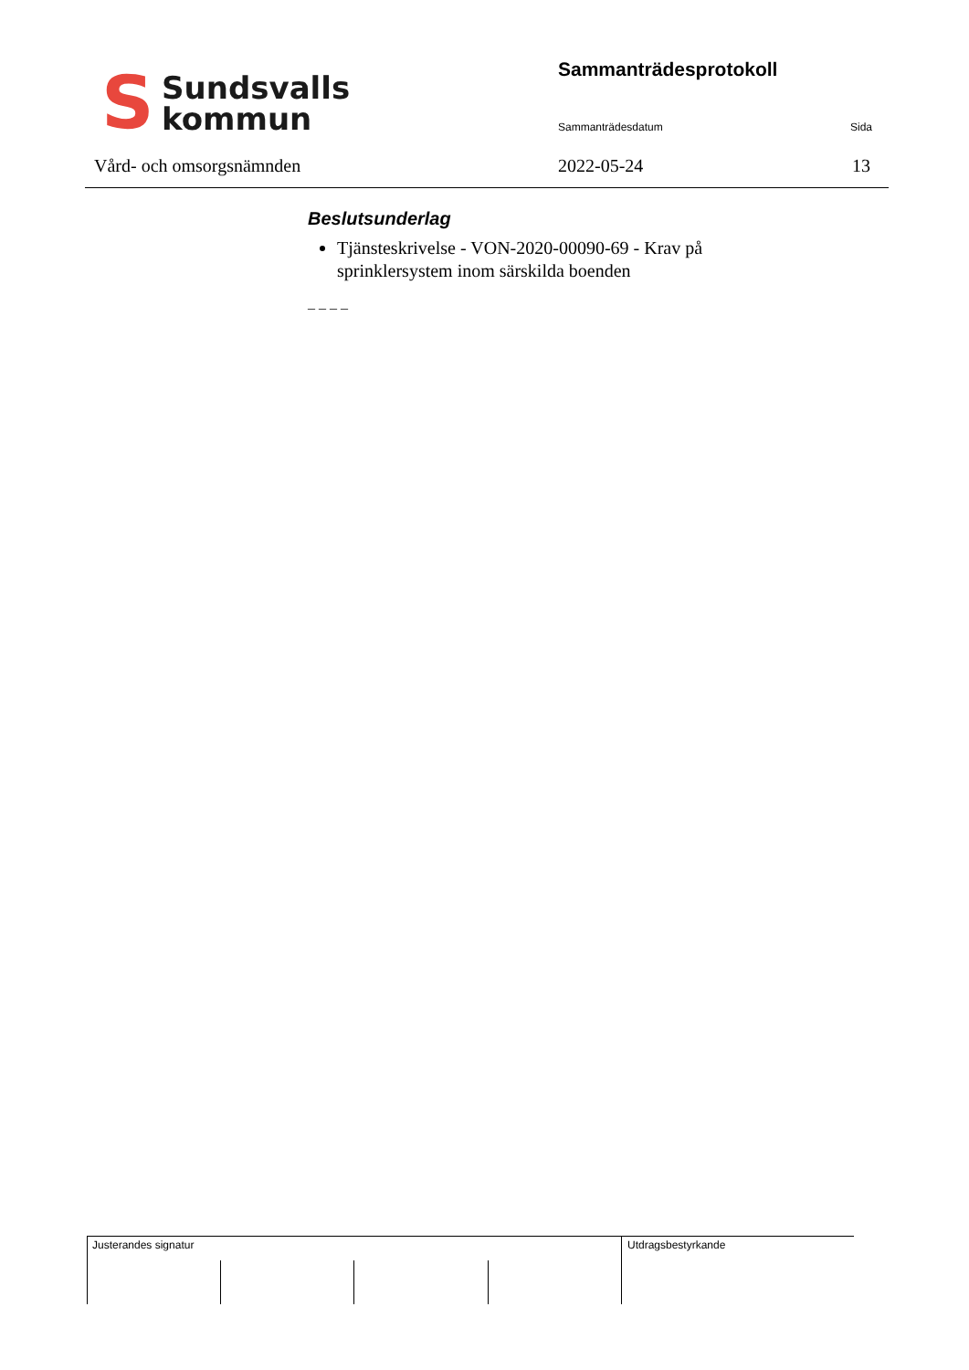S
Sundsvalls
kommun
Vård- och omsorgsnämnden
Sammanträdesprotokoll
Sammanträdesdatum Sida
2022-05-24 13
Beslutsunderlag
Tjänsteskrivelse - VON-2020-00090-69 - Krav på sprinklersystem inom särskilda boenden
_ _ _ _
Justerandes signatur Utdragsbestyrkande